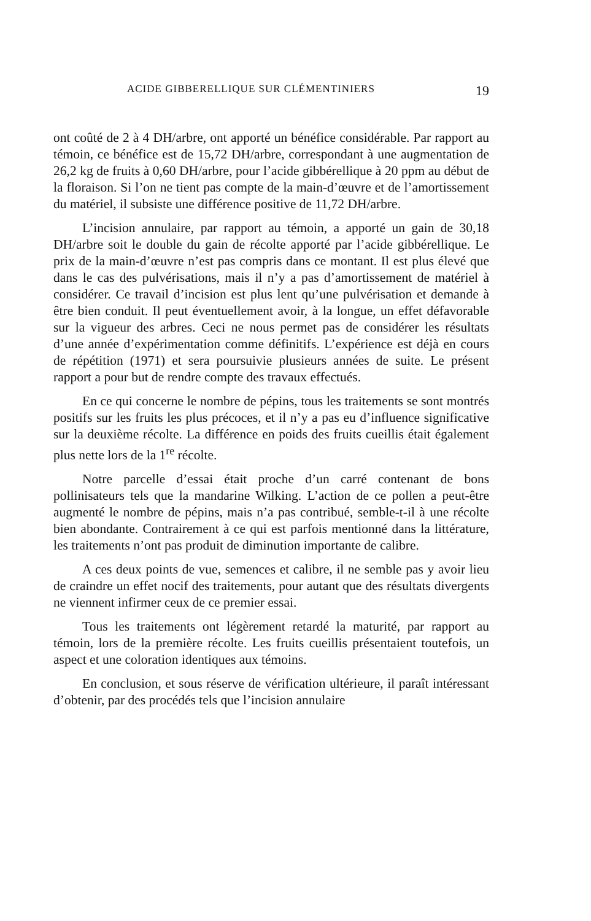ACIDE GIBBERELLIQUE SUR CLÉMENTINIERS 19
ont coûté de 2 à 4 DH/arbre, ont apporté un bénéfice considérable. Par rapport au témoin, ce bénéfice est de 15,72 DH/arbre, correspondant à une augmentation de 26,2 kg de fruits à 0,60 DH/arbre, pour l’acide gibbérellique à 20 ppm au début de la floraison. Si l’on ne tient pas compte de la main-d’œuvre et de l’amortissement du matériel, il subsiste une différence positive de 11,72 DH/arbre.
L’incision annulaire, par rapport au témoin, a apporté un gain de 30,18 DH/arbre soit le double du gain de récolte apporté par l’acide gibbérellique. Le prix de la main-d’œuvre n’est pas compris dans ce montant. Il est plus élevé que dans le cas des pulvérisations, mais il n’y a pas d’amortissement de matériel à considérer. Ce travail d’incision est plus lent qu’une pulvérisation et demande à être bien conduit. Il peut éventuellement avoir, à la longue, un effet défavorable sur la vigueur des arbres. Ceci ne nous permet pas de considérer les résultats d’une année d’expérimentation comme définitifs. L’expérience est déjà en cours de répétition (1971) et sera poursuivie plusieurs années de suite. Le présent rapport a pour but de rendre compte des travaux effectués.
En ce qui concerne le nombre de pépins, tous les traitements se sont montrés positifs sur les fruits les plus précoces, et il n’y a pas eu d’influence significative sur la deuxième récolte. La différence en poids des fruits cueillis était également plus nette lors de la 1<sup>re</sup> récolte.
Notre parcelle d’essai était proche d’un carré contenant de bons pollinisateurs tels que la mandarine Wilking. L’action de ce pollen a peut-être augmenté le nombre de pépins, mais n’a pas contribué, semble-t-il à une récolte bien abondante. Contrairement à ce qui est parfois mentionné dans la littérature, les traitements n’ont pas produit de diminution importante de calibre.
A ces deux points de vue, semences et calibre, il ne semble pas y avoir lieu de craindre un effet nocif des traitements, pour autant que des résultats divergents ne viennent infirmer ceux de ce premier essai.
Tous les traitements ont légèrement retardé la maturité, par rapport au témoin, lors de la première récolte. Les fruits cueillis présentaient toutefois, un aspect et une coloration identiques aux témoins.
En conclusion, et sous réserve de vérification ultérieure, il paraît intéressant d’obtenir, par des procédés tels que l’incision annulaire